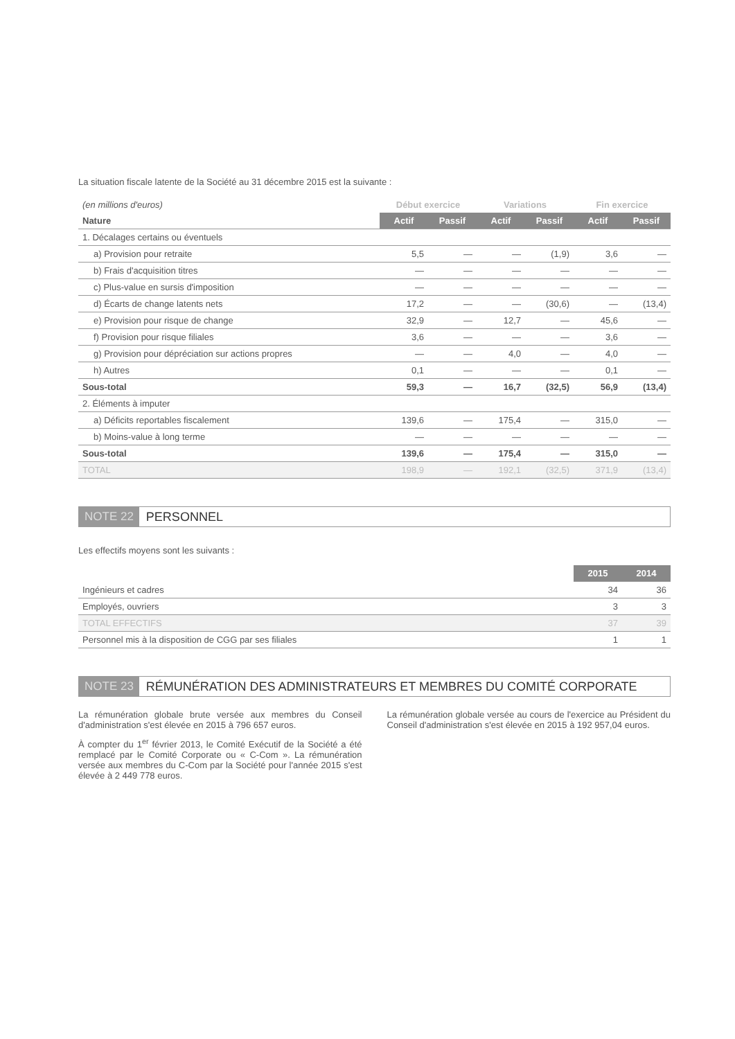La situation fiscale latente de la Société au 31 décembre 2015 est la suivante :
| (en millions d'euros) | Début exercice | | Variations | | Fin exercice | |
| Nature | Actif | Passif | Actif | Passif | Actif | Passif |
| 1. Décalages certains ou éventuels | | | | | | |
| a) Provision pour retraite | 5,5 | — | — | (1,9) | 3,6 | — |
| b) Frais d'acquisition titres | — | — | — | — | — | — |
| c) Plus-value en sursis d'imposition | — | — | — | — | — | — |
| d) Écarts de change latents nets | 17,2 | — | — | (30,6) | — | (13,4) |
| e) Provision pour risque de change | 32,9 | — | 12,7 | — | 45,6 | — |
| f) Provision pour risque filiales | 3,6 | — | — | — | 3,6 | — |
| g) Provision pour dépréciation sur actions propres | — | — | 4,0 | — | 4,0 | — |
| h) Autres | 0,1 | — | — | — | 0,1 | — |
| Sous-total | 59,3 | — | 16,7 | (32,5) | 56,9 | (13,4) |
| 2. Éléments à imputer | | | | | | |
| a) Déficits reportables fiscalement | 139,6 | — | 175,4 | — | 315,0 | — |
| b) Moins-value à long terme | — | — | — | — | — | — |
| Sous-total | 139,6 | — | 175,4 | — | 315,0 | — |
| TOTAL | 198,9 | — | 192,1 | (32,5) | 371,9 | (13,4) |
NOTE 22 PERSONNEL
Les effectifs moyens sont les suivants :
| | 2015 | 2014 |
| Ingénieurs et cadres | 34 | 36 |
| Employés, ouvriers | 3 | 3 |
| TOTAL EFFECTIFS | 37 | 39 |
| Personnel mis à la disposition de CGG par ses filiales | 1 | 1 |
NOTE 23 RÉMUNÉRATION DES ADMINISTRATEURS ET MEMBRES DU COMITÉ CORPORATE
La rémunération globale brute versée aux membres du Conseil d'administration s'est élevée en 2015 à 796 657 euros.
À compter du 1<sup>er</sup> février 2013, le Comité Exécutif de la Société a été remplacé par le Comité Corporate ou « C-Com ». La rémunération versée aux membres du C-Com par la Société pour l'année 2015 s'est élevée à 2 449 778 euros.
La rémunération globale versée au cours de l'exercice au Président du Conseil d'administration s'est élevée en 2015 à 192 957,04 euros.